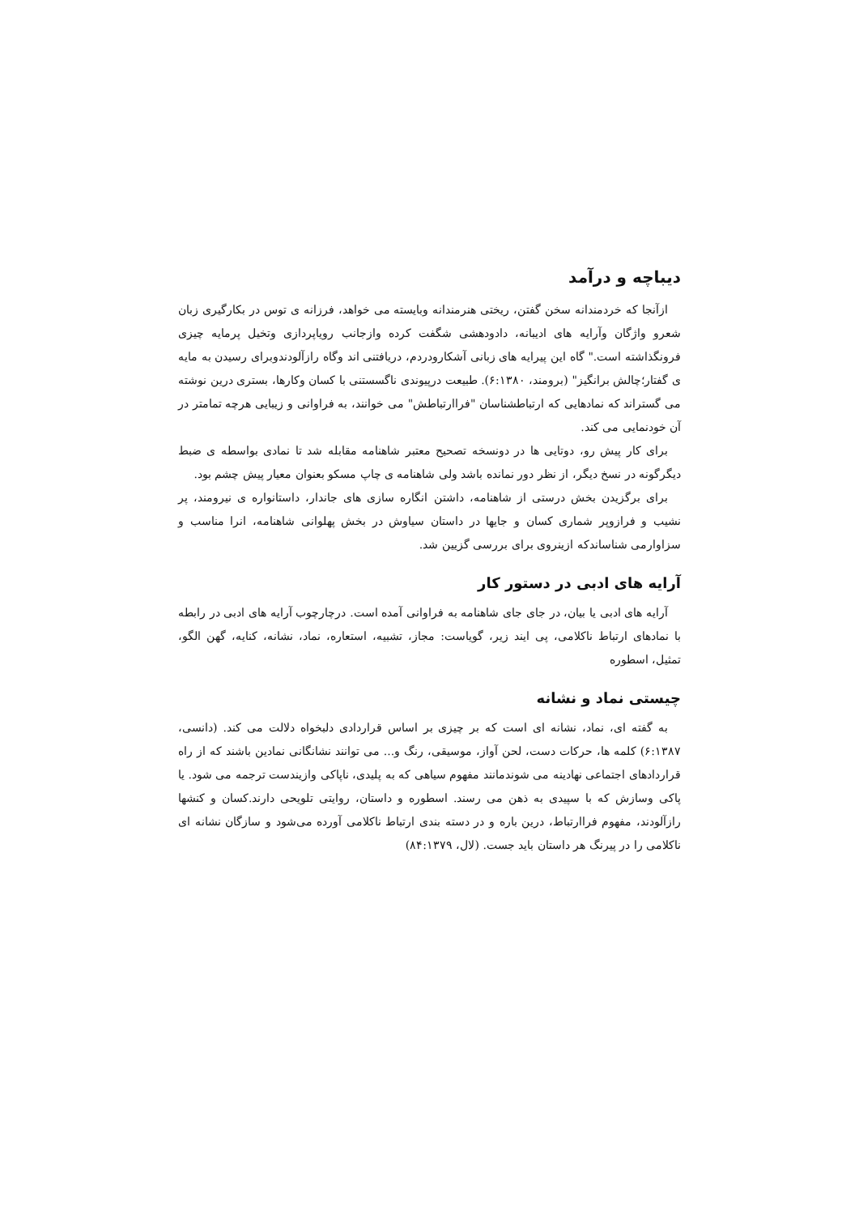دیباچه و درآمد
ازآنجا که خردمندانه سخن گفتن، ریختی هنرمندانه وبایسته می خواهد، فرزانه ی توس در بکارگیری زبان شعرو واژگان وآرایه های ادیبانه، دادودهشی شگفت کرده وازجانب رویاپردازی وتخیل پرمایه چیزی فرونگذاشته است." گاه این پیرایه های زبانی آشکارودردم، دریافتنی اند وگاه رازآلودندوبرای رسیدن به مایه ی گفتار؛چالش برانگیز" (برومند، ۶:۱۳۸۰). طبیعت درپیوندی ناگسستنی با کسان وکارها، بستری درین نوشته می گستراند که نمادهایی که ارتباطشناسان "فراارتباطش" می خوانند، به فراوانی و زیبایی هرچه تمامتر در آن خودنمایی می کند.
برای کار پیش رو، دوتایی ها در دونسخه تصحیح معتبر شاهنامه مقابله شد تا نمادی بواسطه ی ضبط دیگرگونه در نسخ دیگر، از نظر دور نمانده باشد ولی شاهنامه ی چاپ مسکو بعنوان معیار پیش چشم بود.
برای برگزیدن بخش درستی از شاهنامه، داشتن انگاره سازی های جاندار، داستانواره ی نیرومند، پر نشیب و فرازوپر شماری کسان و جایها در داستان سیاوش در بخش پهلوانی شاهنامه، انرا مناسب و سزاوارمی شناساندکه ازینروی برای بررسی گزیین شد.
آرایه های ادبی در دستور کار
آرایه های ادبی یا بیان، در جای جای شاهنامه به فراوانی آمده است. درچارچوب آرایه های ادبی در رابطه با نمادهای ارتباط ناکلامی، پی ایند زیر، گویاست: مجاز، تشبیه، استعاره، نماد، نشانه، کنایه، گهن الگو، تمثیل، اسطوره
چیستی نماد و نشانه
به گفته ای، نماد، نشانه ای است که بر چیزی بر اساس قراردادی دلبخواه دلالت می کند. (دانسی، ۶:۱۳۸۷) کلمه ها، حرکات دست، لحن آواز، موسیقی، رنگ و... می توانند نشانگانی نمادین باشند که از راه قراردادهای اجتماعی نهادینه می شوندمانند مفهوم سیاهی که به پلیدی، ناپاکی وازیندست ترجمه می شود. یا پاکی وسازش که با سپیدی به ذهن می رسند. اسطوره و داستان، روایتی تلویحی دارند.کسان و کنشها رازآلودند، مفهوم فراارتباط، درین باره و در دسته بندی ارتباط ناکلامی آورده می‌شود و سازگان نشانه ای ناکلامی را در پیرنگ هر داستان باید جست. (لال، ۸۴:۱۳۷۹)